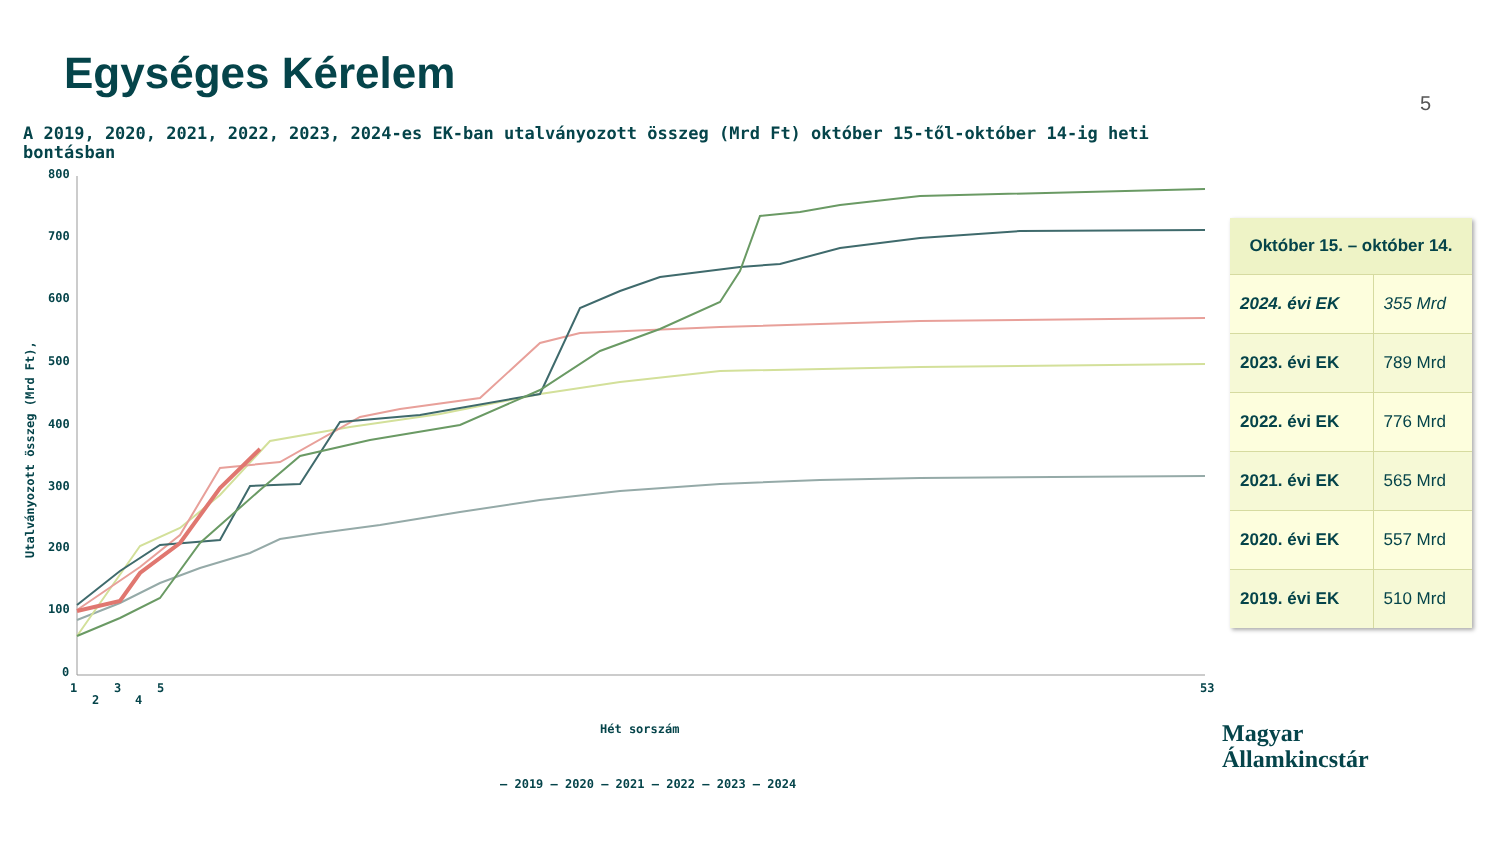Egységes Kérelem
5
A 2019, 2020, 2021, 2022, 2023, 2024-es EK-ban utalványozott összeg (Mrd Ft) október 15-től-október 14-ig heti bontásban
800
700
600
500
400
300
200
100
0
Utalványozott összeg (Mrd Ft),
1
2
3
4
5
53
Hét sorszám
— 2019 — 2020 — 2021 — 2022 — 2023 — 2024
| Október 15. – október 14. | |
| --- | --- |
| 2024. évi EK | 355 Mrd |
| 2023. évi EK | 789 Mrd |
| 2022. évi EK | 776 Mrd |
| 2021. évi EK | 565 Mrd |
| 2020. évi EK | 557 Mrd |
| 2019. évi EK | 510 Mrd |
Magyar
Államkincstár